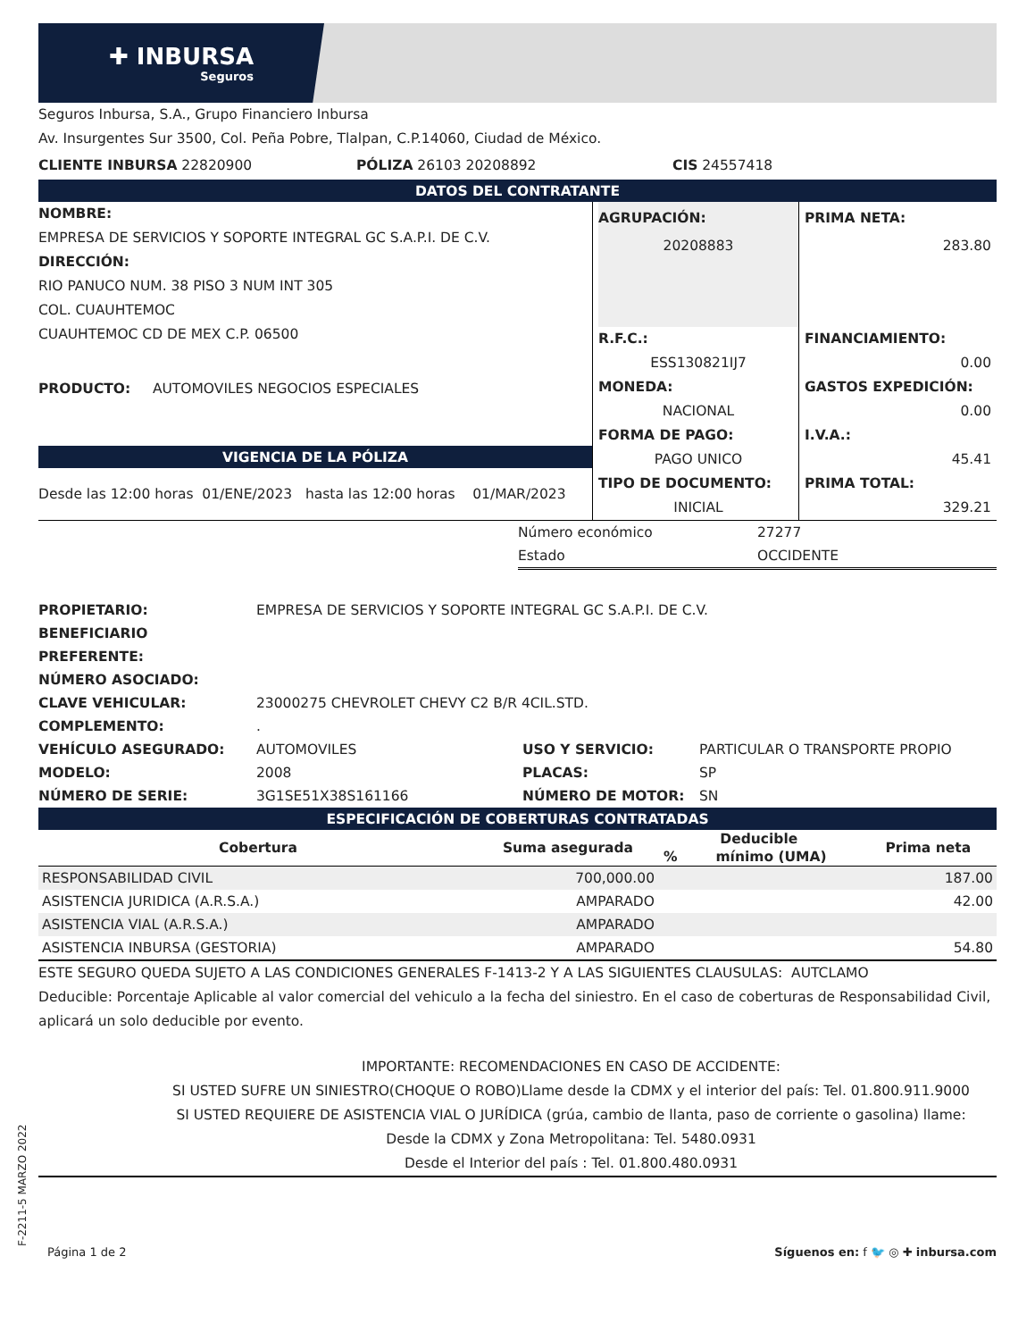✚ INBURSA
Seguros
Seguros Inbursa, S.A., Grupo Financiero Inbursa
Av. Insurgentes Sur 3500, Col. Peña Pobre, Tlalpan, C.P.14060, Ciudad de México.
CLIENTE INBURSA 22820900 PÓLIZA 26103 20208892 CIS 24557418
DATOS DEL CONTRATANTE
NOMBRE:
EMPRESA DE SERVICIOS Y SOPORTE INTEGRAL GC S.A.P.I. DE C.V.
DIRECCIÓN:
RIO PANUCO NUM. 38 PISO 3 NUM INT 305
COL. CUAUHTEMOC
CUAUHTEMOC CD DE MEX C.P. 06500
PRODUCTO: AUTOMOVILES NEGOCIOS ESPECIALES
VIGENCIA DE LA PÓLIZA
Desde las 12:00 horas 01/ENE/2023 hasta las 12:00 horas 01/MAR/2023
AGRUPACIÓN:
20208883
R.F.C.:
ESS130821IJ7
MONEDA:
NACIONAL
FORMA DE PAGO:
PAGO UNICO
TIPO DE DOCUMENTO:
INICIAL
PRIMA NETA:
283.80
FINANCIAMIENTO:
0.00
GASTOS EXPEDICIÓN:
0.00
I.V.A.:
45.41
PRIMA TOTAL:
329.21
Número económico 27277 Estado OCCIDENTE
| PROPIETARIO: | EMPRESA DE SERVICIOS Y SOPORTE INTEGRAL GC S.A.P.I. DE C.V. | | |
| BENEFICIARIO PREFERENTE: | | | |
| NÚMERO ASOCIADO: | | | |
| CLAVE VEHICULAR: | 23000275 CHEVROLET CHEVY C2 B/R 4CIL.STD. | | |
| COMPLEMENTO: | . | | |
| VEHÍCULO ASEGURADO: | AUTOMOVILES | USO Y SERVICIO: | PARTICULAR O TRANSPORTE PROPIO |
| MODELO: | 2008 | PLACAS: | SP |
| NÚMERO DE SERIE: | 3G1SE51X38S161166 | NÚMERO DE MOTOR: | SN |
ESPECIFICACIÓN DE COBERTURAS CONTRATADAS
| Cobertura | Suma asegurada | Deducible | | Prima neta |
| --- | --- | --- | --- | --- |
| | | % | mínimo (UMA) | |
| RESPONSABILIDAD CIVIL | 700,000.00 | | | 187.00 |
| ASISTENCIA JURIDICA (A.R.S.A.) | AMPARADO | | | 42.00 |
| ASISTENCIA VIAL (A.R.S.A.) | AMPARADO | | | |
| ASISTENCIA INBURSA (GESTORIA) | AMPARADO | | | 54.80 |
ESTE SEGURO QUEDA SUJETO A LAS CONDICIONES GENERALES F-1413-2 Y A LAS SIGUIENTES CLAUSULAS: AUTCLAMO
Deducible: Porcentaje Aplicable al valor comercial del vehiculo a la fecha del siniestro. En el caso de coberturas de Responsabilidad Civil, aplicará un solo deducible por evento.
IMPORTANTE: RECOMENDACIONES EN CASO DE ACCIDENTE:
SI USTED SUFRE UN SINIESTRO(CHOQUE O ROBO)Llame desde la CDMX y el interior del país: Tel. 01.800.911.9000
SI USTED REQUIERE DE ASISTENCIA VIAL O JURÍDICA (grúa, cambio de llanta, paso de corriente o gasolina) llame:
Desde la CDMX y Zona Metropolitana: Tel. 5480.0931
Desde el Interior del país : Tel. 01.800.480.0931
Página 1 de 2 Síguenos en: f 🐦 ◎ ✚ inbursa.com
F-2211-5 MARZO 2022